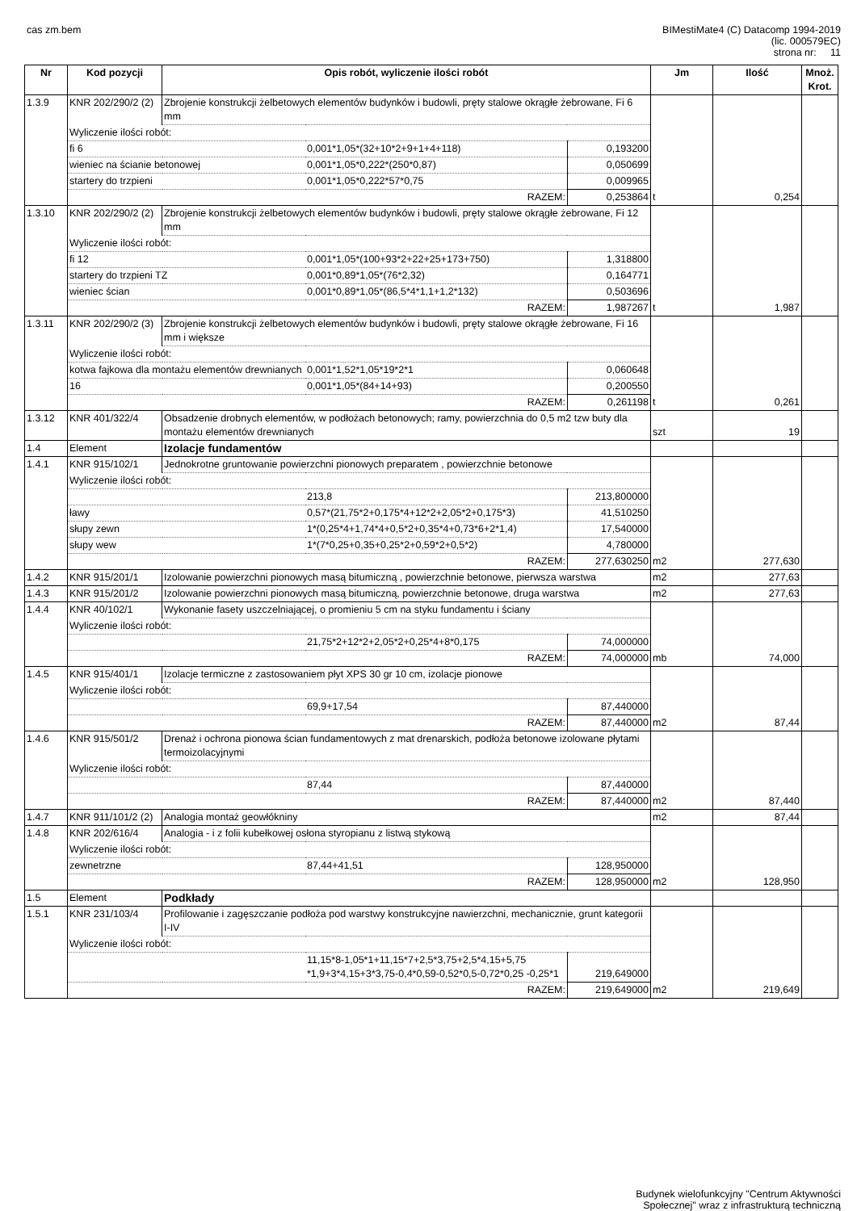cas zm.bem BIMestiMate4 (C) Datacomp 1994-2019
(lic. 000579EC)
strona nr: 11
| Nr | Kod pozycji | Opis robót, wyliczenie ilości robót | | | Jm | Ilość | Mnoż. Krot. |
| --- | --- | --- | --- | --- | --- | --- | --- |
| 1.3.9 | KNR 202/290/2 (2) | Zbrojenie konstrukcji żelbetowych elementów budynków i budowli, pręty stalowe okrągłe żebrowane, Fi 6 mm | | | | | |
| | Wyliczenie ilości robót: | | | | | | |
| | fi 6 | | 0,001*1,05*(32+10*2+9+1+4+118) | 0,193200 | | | |
| | wieniec na ścianie betonowej | | 0,001*1,05*0,222*(250*0,87) | 0,050699 | | | |
| | startery do trzpieni | | 0,001*1,05*0,222*57*0,75 | 0,009965 | | | |
| | RAZEM: | | | 0,253864 | t | 0,254 | |
| 1.3.10 | KNR 202/290/2 (2) | Zbrojenie konstrukcji żelbetowych elementów budynków i budowli, pręty stalowe okrągłe żebrowane, Fi 12 mm | | | | | |
| | Wyliczenie ilości robót: | | | | | | |
| | fi 12 | | 0,001*1,05*(100+93*2+22+25+173+750) | 1,318800 | | | |
| | startery do trzpieni TZ | | 0,001*0,89*1,05*(76*2,32) | 0,164771 | | | |
| | wieniec ścian | | 0,001*0,89*1,05*(86,5*4*1,1+1,2*132) | 0,503696 | | | |
| | RAZEM: | | | 1,987267 | t | 1,987 | |
| 1.3.11 | KNR 202/290/2 (3) | Zbrojenie konstrukcji żelbetowych elementów budynków i budowli, pręty stalowe okrągłe żebrowane, Fi 16 mm i większe | | | | | |
| | Wyliczenie ilości robót: | | | | | | |
| | kotwa fajkowa dla montażu elementów drewnianych | | 0,001*1,52*1,05*19*2*1 | 0,060648 | | | |
| | 16 | | 0,001*1,05*(84+14+93) | 0,200550 | | | |
| | RAZEM: | | | 0,261198 | t | 0,261 | |
| 1.3.12 | KNR 401/322/4 | Obsadzenie drobnych elementów, w podłożach betonowych; ramy, powierzchnia do 0,5 m2 tzw buty dla montażu elementów drewnianych | | | szt | 19 | |
| 1.4 | Element | Izolacje fundamentów | | | | | |
| 1.4.1 | KNR 915/102/1 | Jednokrotne gruntowanie powierzchni pionowych preparatem , powierzchnie betonowe | | | | | |
| | Wyliczenie ilości robót: | | | | | | |
| | | | 213,8 | 213,800000 | | | |
| | ławy | | 0,57*(21,75*2+0,175*4+12*2+2,05*2+0,175*3) | 41,510250 | | | |
| | słupy zewn | | 1*(0,25*4+1,74*4+0,5*2+0,35*4+0,73*6+2*1,4) | 17,540000 | | | |
| | słupy wew | | 1*(7*0,25+0,35+0,25*2+0,59*2+0,5*2) | 4,780000 | | | |
| | RAZEM: | | | 277,630250 | m2 | 277,630 | |
| 1.4.2 | KNR 915/201/1 | Izolowanie powierzchni pionowych masą bitumiczną , powierzchnie betonowe, pierwsza warstwa | | | m2 | 277,63 | |
| 1.4.3 | KNR 915/201/2 | Izolowanie powierzchni pionowych masą bitumiczną, powierzchnie betonowe, druga warstwa | | | m2 | 277,63 | |
| 1.4.4 | KNR 40/102/1 | Wykonanie fasety uszczelniającej, o promieniu 5 cm na styku fundamentu i ściany | | | | | |
| | Wyliczenie ilości robót: | | | | | | |
| | | | 21,75*2+12*2+2,05*2+0,25*4+8*0,175 | 74,000000 | | | |
| | RAZEM: | | | 74,000000 | mb | 74,000 | |
| 1.4.5 | KNR 915/401/1 | Izolacje termiczne z zastosowaniem płyt XPS 30 gr 10 cm, izolacje pionowe | | | | | |
| | Wyliczenie ilości robót: | | | | | | |
| | | | 69,9+17,54 | 87,440000 | | | |
| | RAZEM: | | | 87,440000 | m2 | 87,44 | |
| 1.4.6 | KNR 915/501/2 | Drenaż i ochrona pionowa ścian fundamentowych z mat drenarskich, podłoża betonowe izolowane płytami termoizolacyjnymi | | | | | |
| | Wyliczenie ilości robót: | | | | | | |
| | | | 87,44 | 87,440000 | | | |
| | RAZEM: | | | 87,440000 | m2 | 87,440 | |
| 1.4.7 | KNR 911/101/2 (2) | Analogia montaż geowłókniny | | | m2 | 87,44 | |
| 1.4.8 | KNR 202/616/4 | Analogia - i z folii kubełkowej osłona styropianu z listwą stykową | | | | | |
| | Wyliczenie ilości robót: | | | | | | |
| | zewnetrzne | | 87,44+41,51 | 128,950000 | | | |
| | RAZEM: | | | 128,950000 | m2 | 128,950 | |
| 1.5 | Element | Podkłady | | | | | |
| 1.5.1 | KNR 231/103/4 | Profilowanie i zagęszczanie podłoża pod warstwy konstrukcyjne nawierzchni, mechanicznie, grunt kategorii I-IV | | | | | |
| | Wyliczenie ilości robót: | | | | | | |
| | | | 11,15*8-1,05*1+11,15*7+2,5*3,75+2,5*4,15+5,75 *1,9+3*4,15+3*3,75-0,4*0,59-0,52*0,5-0,72*0,25 -0,25*1 | 219,649000 | | | |
| | RAZEM: | | | 219,649000 | m2 | 219,649 | |
Budynek wielofunkcyjny "Centrum Aktywności
Społecznej" wraz z infrastrukturą techniczną